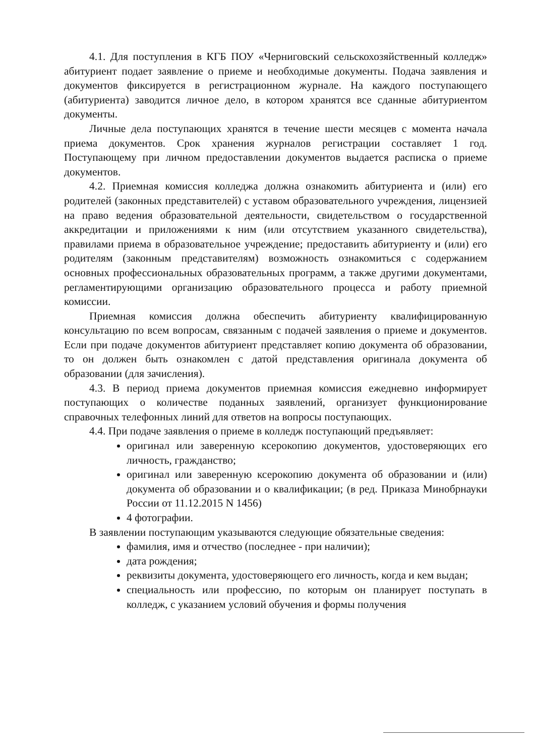4.1. Для поступления в КГБ ПОУ «Черниговский сельскохозяйственный колледж» абитуриент подает заявление о приеме и необходимые документы. Подача заявления и документов фиксируется в регистрационном журнале. На каждого поступающего (абитуриента) заводится личное дело, в котором хранятся все сданные абитуриентом документы.
Личные дела поступающих хранятся в течение шести месяцев с момента начала приема документов. Срок хранения журналов регистрации составляет 1 год. Поступающему при личном предоставлении документов выдается расписка о приеме документов.
4.2. Приемная комиссия колледжа должна ознакомить абитуриента и (или) его родителей (законных представителей) с уставом образовательного учреждения, лицензией на право ведения образовательной деятельности, свидетельством о государственной аккредитации и приложениями к ним (или отсутствием указанного свидетельства), правилами приема в образовательное учреждение; предоставить абитуриенту и (или) его родителям (законным представителям) возможность ознакомиться с содержанием основных профессиональных образовательных программ, а также другими документами, регламентирующими организацию образовательного процесса и работу приемной комиссии.
Приемная комиссия должна обеспечить абитуриенту квалифицированную консультацию по всем вопросам, связанным с подачей заявления о приеме и документов. Если при подаче документов абитуриент представляет копию документа об образовании, то он должен быть ознакомлен с датой представления оригинала документа об образовании (для зачисления).
4.3. В период приема документов приемная комиссия ежедневно информирует поступающих о количестве поданных заявлений, организует функционирование справочных телефонных линий для ответов на вопросы поступающих.
4.4. При подаче заявления о приеме в колледж поступающий предъявляет:
оригинал или заверенную ксерокопию документов, удостоверяющих его личность, гражданство;
оригинал или заверенную ксерокопию документа об образовании и (или) документа об образовании и о квалификации; (в ред. Приказа Минобрнауки России от 11.12.2015 N 1456)
4 фотографии.
В заявлении поступающим указываются следующие обязательные сведения:
фамилия, имя и отчество (последнее - при наличии);
дата рождения;
реквизиты документа, удостоверяющего его личность, когда и кем выдан;
специальность или профессию, по которым он планирует поступать в колледж, с указанием условий обучения и формы получения